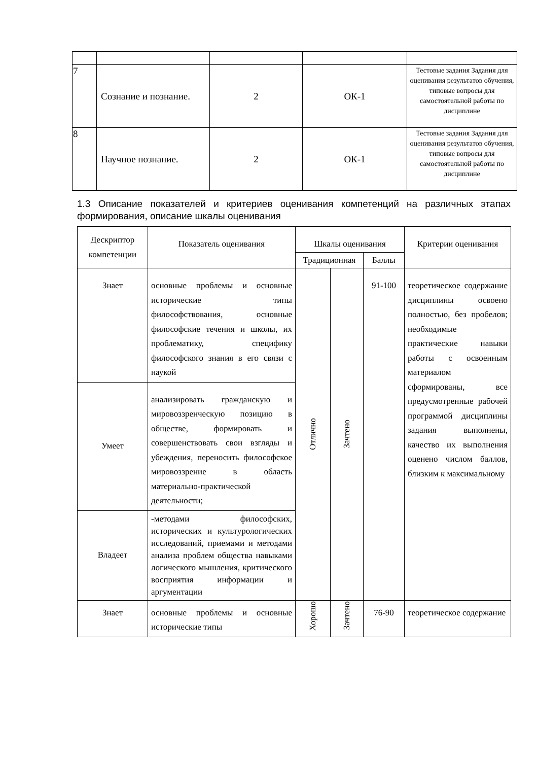| 7 | Сознание и познание. | 2 | ОК-1 | Тестовые задания Задания для оценивания результатов обучения, типовые вопросы для самостоятельной работы по дисциплине |
| 8 | Научное познание. | 2 | ОК-1 | Тестовые задания Задания для оценивания результатов обучения, типовые вопросы для самостоятельной работы по дисциплине |
1.3 Описание показателей и критериев оценивания компетенций на различных этапах формирования, описание шкалы оценивания
| Дескриптор компетенции | Показатель оценивания | Шкалы оценивания | | | Критерии оценивания |
| --- | --- | --- | --- | --- | --- |
| | | Традиционная | | Баллы | |
| Знает | основные проблемы и основные исторические типы философствования, основные философские течения и школы, их проблематику, специфику философского знания в его связи с наукой | Отлично | Зачтено | 91-100 | теоретическое содержание дисциплины освоено полностью, без пробелов; необходимые практические навыки работы с освоенным материалом сформированы, все предусмотренные рабочей программой дисциплины задания выполнены, качество их выполнения оценено числом баллов, близким к максимальному |
| Умеет | анализировать гражданскую и мировоззренческую позицию в обществе, формировать и совершенствовать свои взгляды и убеждения, переносить философское мировоззрение в область материально-практической деятельности; | | | | |
| Владеет | -методами философских, исторических и культурологических исследований, приемами и методами анализа проблем общества навыками логического мышления, критического восприятия информации и аргументации | | | | |
| Знает | основные проблемы и основные исторические типы | Хорошо | Зачтено | 76-90 | теоретическое содержание |